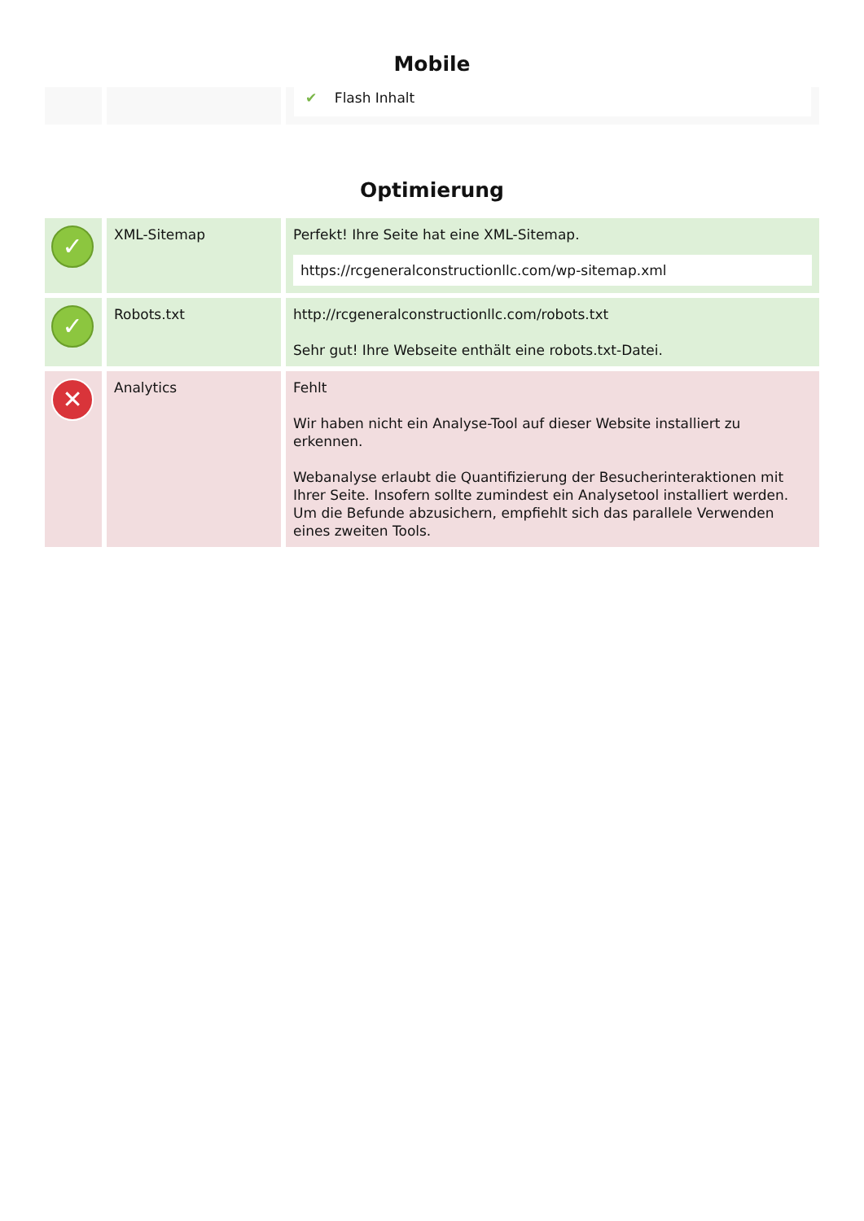Mobile
| | | ✔ Flash Inhalt |
Optimierung
| ✓ | XML-Sitemap | Perfekt! Ihre Seite hat eine XML-Sitemap. https://rcgeneralconstructionllc.com/wp-sitemap.xml |
| ✓ | Robots.txt | http://rcgeneralconstructionllc.com/robots.txt Sehr gut! Ihre Webseite enthält eine robots.txt-Datei. |
| ✕ | Analytics | Fehlt Wir haben nicht ein Analyse-Tool auf dieser Website installiert zu erkennen. Webanalyse erlaubt die Quantifizierung der Besucherinteraktionen mit Ihrer Seite. Insofern sollte zumindest ein Analysetool installiert werden. Um die Befunde abzusichern, empfiehlt sich das parallele Verwenden eines zweiten Tools. |